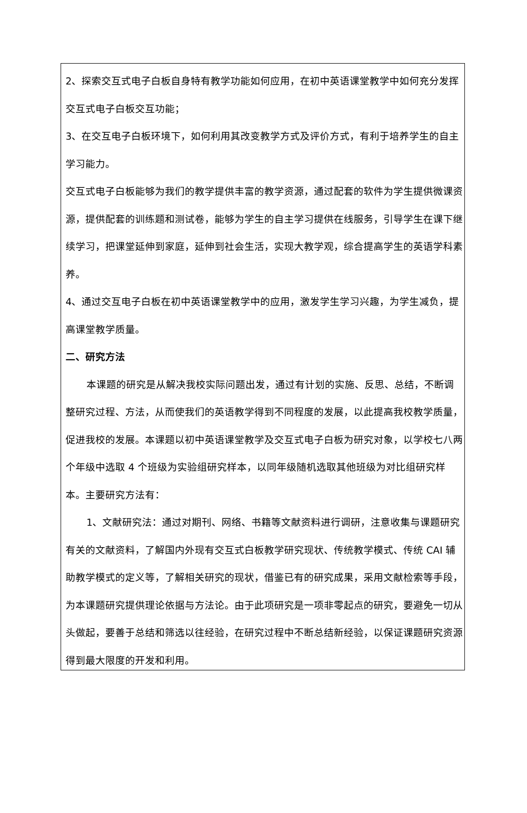2、探索交互式电子白板自身特有教学功能如何应用，在初中英语课堂教学中如何充分发挥交互式电子白板交互功能；
3、在交互电子白板环境下，如何利用其改变教学方式及评价方式，有利于培养学生的自主学习能力。
交互式电子白板能够为我们的教学提供丰富的教学资源，通过配套的软件为学生提供微课资源，提供配套的训练题和测试卷，能够为学生的自主学习提供在线服务，引导学生在课下继续学习，把课堂延伸到家庭，延伸到社会生活，实现大教学观，综合提高学生的英语学科素养。
4、通过交互电子白板在初中英语课堂教学中的应用，激发学生学习兴趣，为学生减负，提高课堂教学质量。
二、研究方法
本课题的研究是从解决我校实际问题出发，通过有计划的实施、反思、总结，不断调整研究过程、方法，从而使我们的英语教学得到不同程度的发展，以此提高我校教学质量，促进我校的发展。本课题以初中英语课堂教学及交互式电子白板为研究对象，以学校七八两个年级中选取 4 个班级为实验组研究样本，以同年级随机选取其他班级为对比组研究样本。主要研究方法有：
1、文献研究法：通过对期刊、网络、书籍等文献资料进行调研，注意收集与课题研究有关的文献资料，了解国内外现有交互式白板教学研究现状、传统教学模式、传统 CAI 辅助教学模式的定义等，了解相关研究的现状，借鉴已有的研究成果，采用文献检索等手段，为本课题研究提供理论依据与方法论。由于此项研究是一项非零起点的研究，要避免一切从头做起，要善于总结和筛选以往经验，在研究过程中不断总结新经验，以保证课题研究资源得到最大限度的开发和利用。